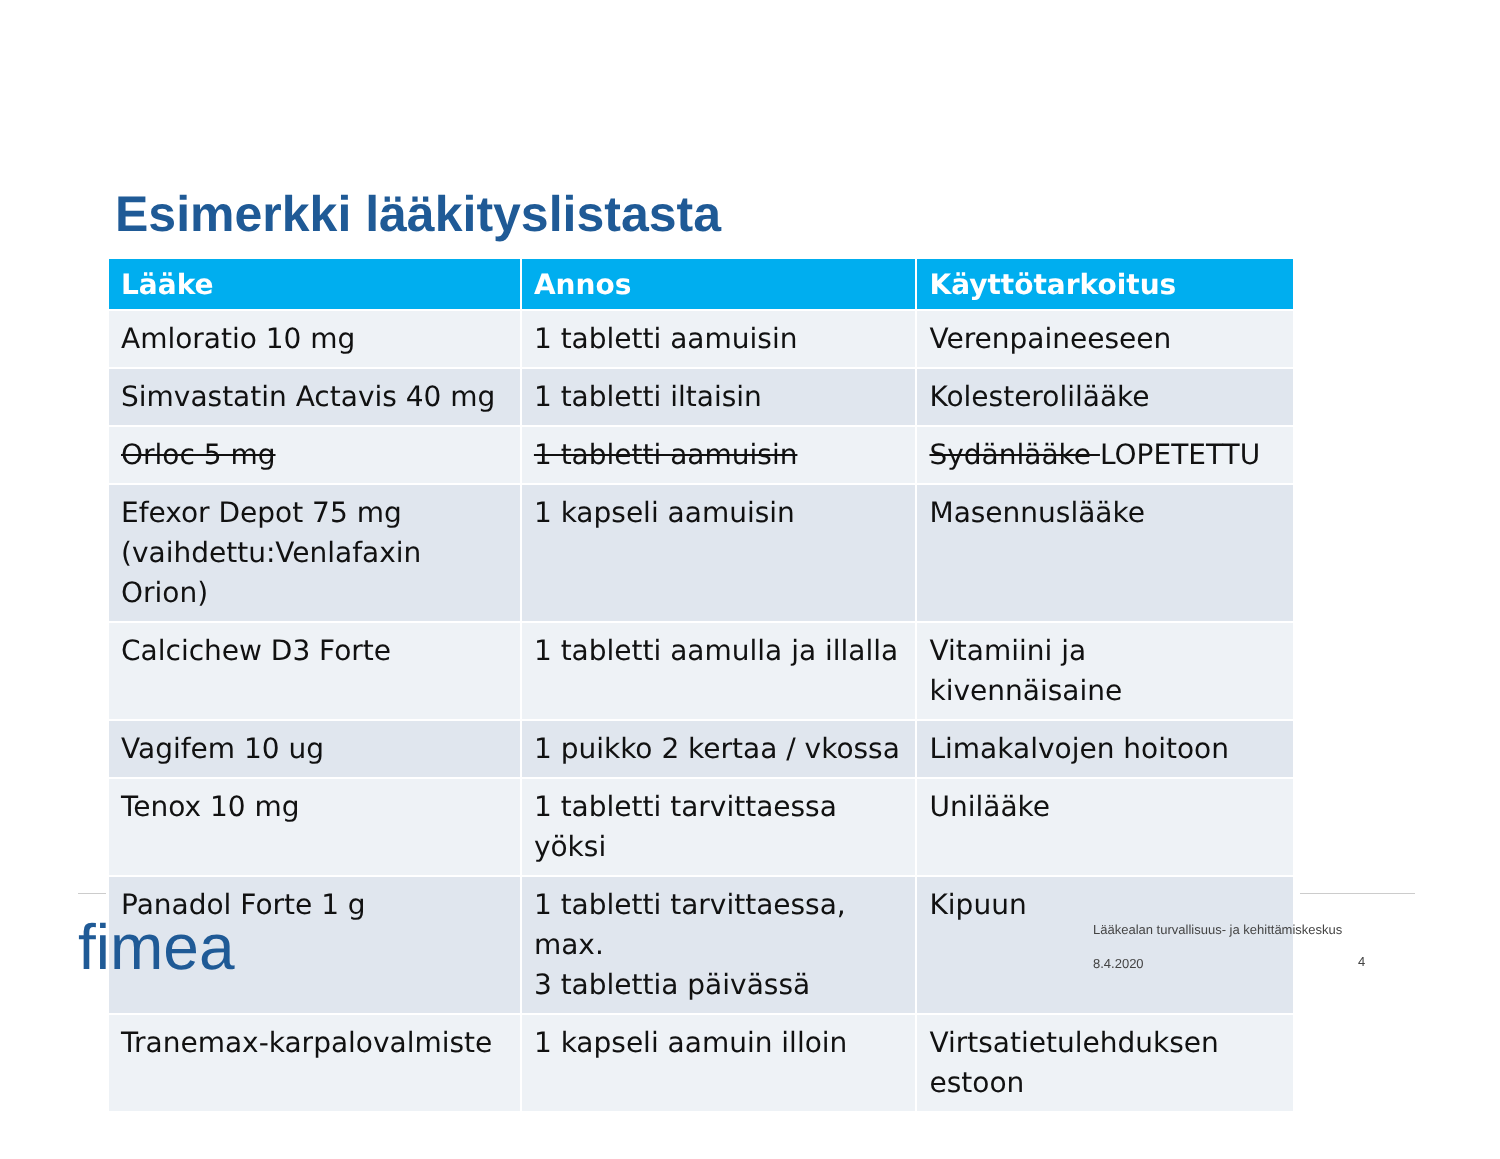Esimerkki lääkityslistasta
| Lääke | Annos | Käyttötarkoitus |
| --- | --- | --- |
| Amloratio 10 mg | 1 tabletti aamuisin | Verenpaineeseen |
| Simvastatin Actavis 40 mg | 1 tabletti iltaisin | Kolesterolilääke |
| Orloc 5 mg | 1 tabletti aamuisin | Sydänlääke LOPETETTU |
| Efexor Depot 75 mg (vaihdettu:Venlafaxin Orion) | 1 kapseli aamuisin | Masennuslääke |
| Calcichew D3 Forte | 1 tabletti aamulla ja illalla | Vitamiini ja kivennäisaine |
| Vagifem 10 ug | 1 puikko 2 kertaa / vkossa | Limakalvojen hoitoon |
| Tenox 10 mg | 1 tabletti tarvittaessa yöksi | Unilääke |
| Panadol Forte 1 g | 1 tabletti tarvittaessa, max. 3 tablettia päivässä | Kipuun |
| Tranemax-karpalovalmiste | 1 kapseli aamuin illoin | Virtsatietulehduksen estoon |
fimea
Lääkealan turvallisuus- ja kehittämiskeskus
8.4.2020 4